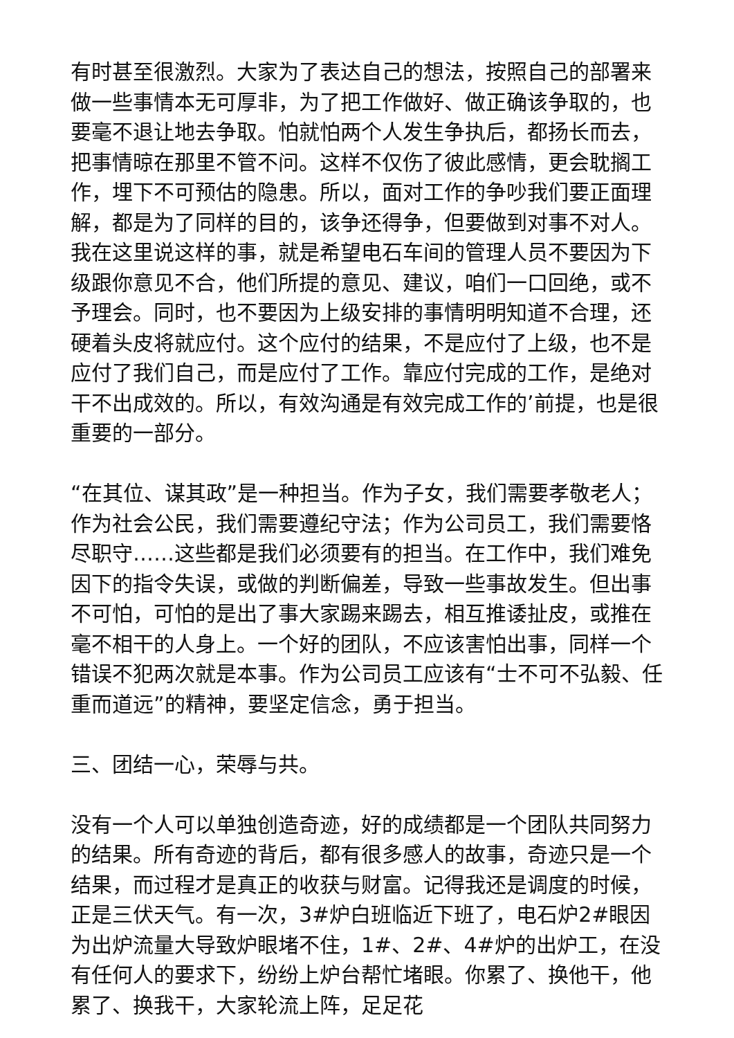有时甚至很激烈。大家为了表达自己的想法，按照自己的部署来做一些事情本无可厚非，为了把工作做好、做正确该争取的，也要毫不退让地去争取。怕就怕两个人发生争执后，都扬长而去，把事情晾在那里不管不问。这样不仅伤了彼此感情，更会耽搁工作，埋下不可预估的隐患。所以，面对工作的争吵我们要正面理解，都是为了同样的目的，该争还得争，但要做到对事不对人。我在这里说这样的事，就是希望电石车间的管理人员不要因为下级跟你意见不合，他们所提的意见、建议，咱们一口回绝，或不予理会。同时，也不要因为上级安排的事情明明知道不合理，还硬着头皮将就应付。这个应付的结果，不是应付了上级，也不是应付了我们自己，而是应付了工作。靠应付完成的工作，是绝对干不出成效的。所以，有效沟通是有效完成工作的’前提，也是很重要的一部分。
“在其位、谋其政”是一种担当。作为子女，我们需要孝敬老人；作为社会公民，我们需要遵纪守法；作为公司员工，我们需要恪尽职守……这些都是我们必须要有的担当。在工作中，我们难免因下的指令失误，或做的判断偏差，导致一些事故发生。但出事不可怕，可怕的是出了事大家踢来踢去，相互推诿扯皮，或推在毫不相干的人身上。一个好的团队，不应该害怕出事，同样一个错误不犯两次就是本事。作为公司员工应该有“士不可不弘毅、任重而道远”的精神，要坚定信念，勇于担当。
三、团结一心，荣辱与共。
没有一个人可以单独创造奇迹，好的成绩都是一个团队共同努力的结果。所有奇迹的背后，都有很多感人的故事，奇迹只是一个结果，而过程才是真正的收获与财富。记得我还是调度的时候，正是三伏天气。有一次，3#炉白班临近下班了，电石炉2#眼因为出炉流量大导致炉眼堵不住，1#、2#、4#炉的出炉工，在没有任何人的要求下，纷纷上炉台帮忙堵眼。你累了、换他干，他累了、换我干，大家轮流上阵，足足花